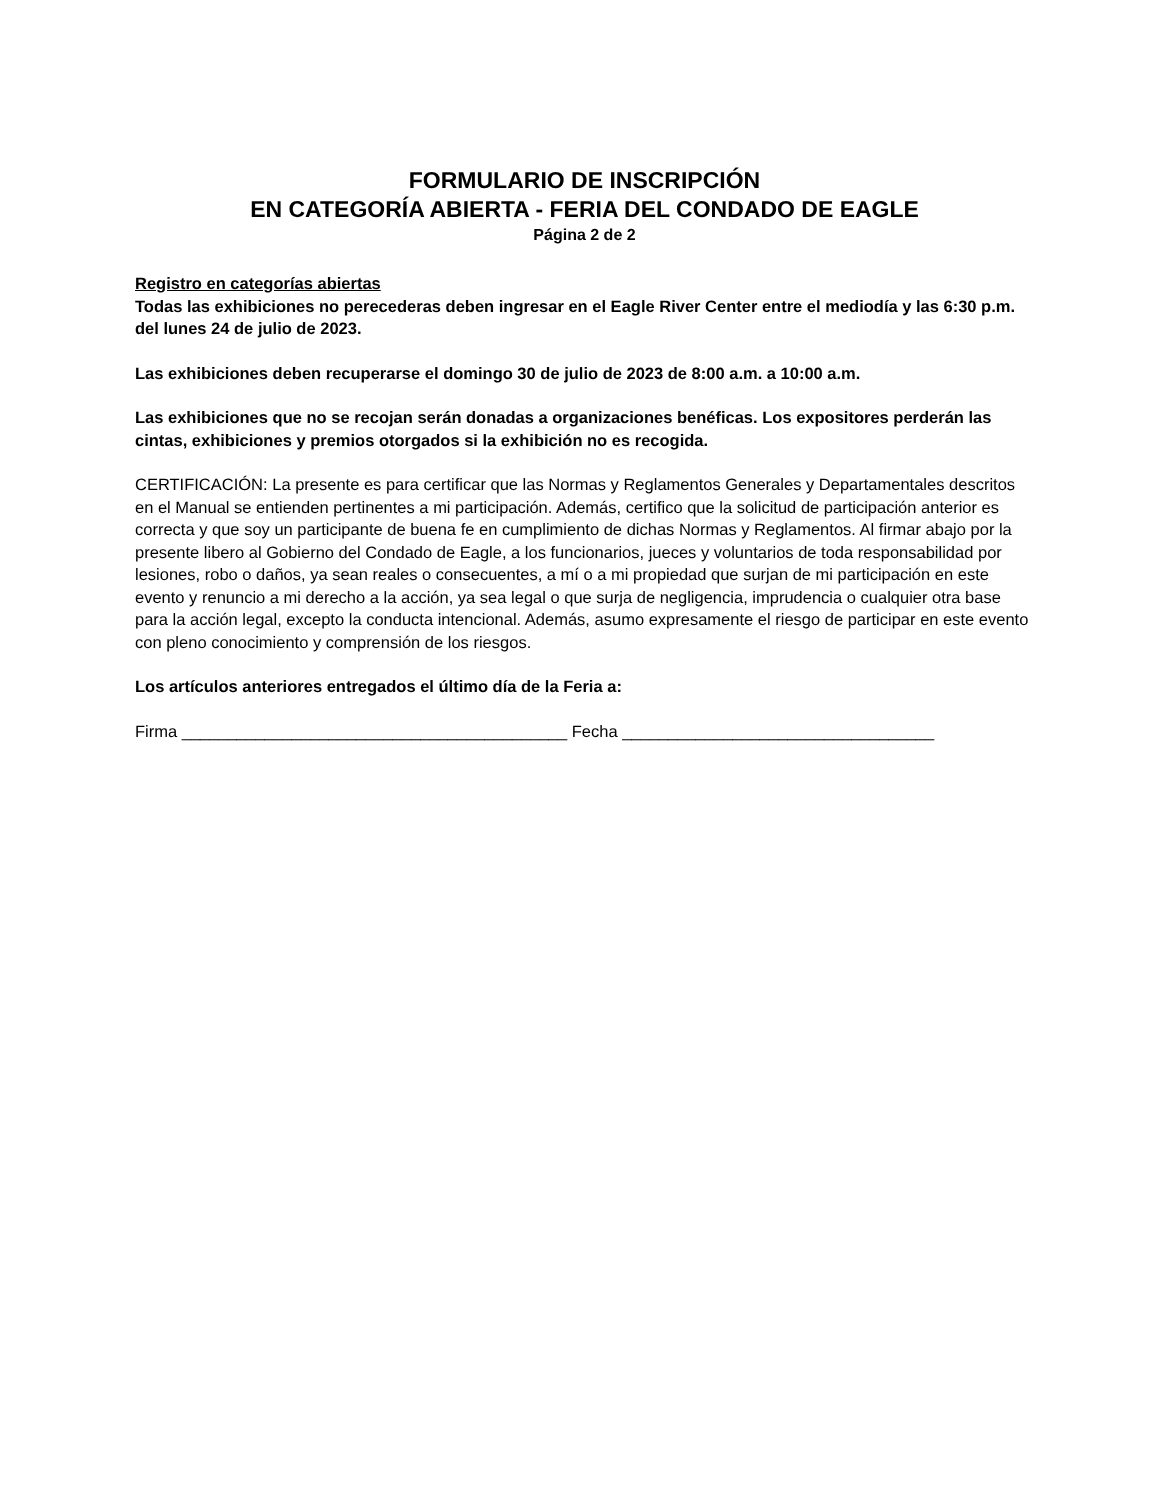FORMULARIO DE INSCRIPCIÓN
EN CATEGORÍA ABIERTA - FERIA DEL CONDADO DE EAGLE
Página 2 de 2
Registro en categorías abiertas
Todas las exhibiciones no perecederas deben ingresar en el Eagle River Center entre el mediodía y las 6:30 p.m. del lunes 24 de julio de 2023.
Las exhibiciones deben recuperarse el domingo 30 de julio de 2023 de 8:00 a.m. a 10:00 a.m.
Las exhibiciones que no se recojan serán donadas a organizaciones benéficas. Los expositores perderán las cintas, exhibiciones y premios otorgados si la exhibición no es recogida.
CERTIFICACIÓN: La presente es para certificar que las Normas y Reglamentos Generales y Departamentales descritos en el Manual se entienden pertinentes a mi participación. Además, certifico que la solicitud de participación anterior es correcta y que soy un participante de buena fe en cumplimiento de dichas Normas y Reglamentos. Al firmar abajo por la presente libero al Gobierno del Condado de Eagle, a los funcionarios, jueces y voluntarios de toda responsabilidad por lesiones, robo o daños, ya sean reales o consecuentes, a mí o a mi propiedad que surjan de mi participación en este evento y renuncio a mi derecho a la acción, ya sea legal o que surja de negligencia, imprudencia o cualquier otra base para la acción legal, excepto la conducta intencional. Además, asumo expresamente el riesgo de participar en este evento con pleno conocimiento y comprensión de los riesgos.
Los artículos anteriores entregados el último día de la Feria a:
Firma __________________________________________ Fecha __________________________________